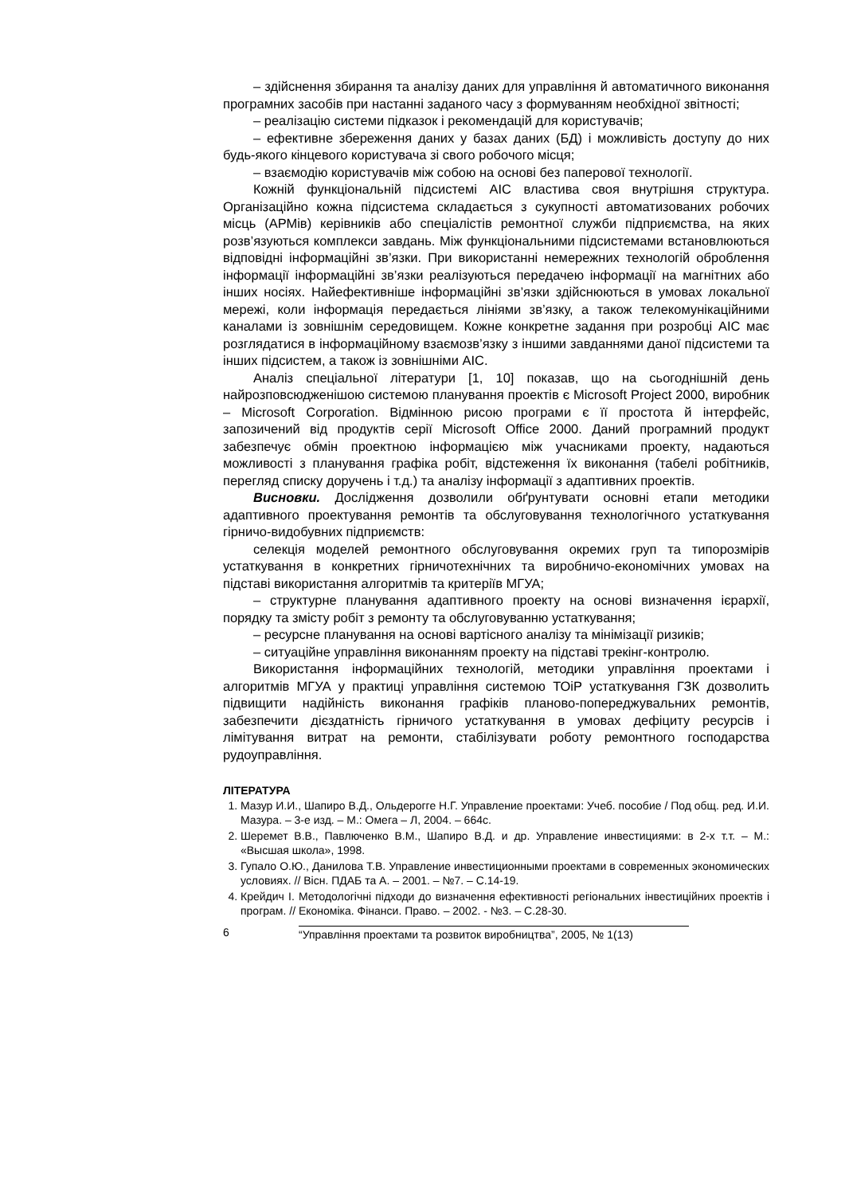– здійснення збирання та аналізу даних для управління й автоматичного виконання програмних засобів при настанні заданого часу з формуванням необхідної звітності;
– реалізацію системи підказок і рекомендацій для користувачів;
– ефективне збереження даних у базах даних (БД) і можливість доступу до них будь-якого кінцевого користувача зі свого робочого місця;
– взаємодію користувачів між собою на основі без паперової технології.
Кожній функціональній підсистемі АІС властива своя внутрішня структура. Організаційно кожна підсистема складається з сукупності автоматизованих робочих місць (АРМів) керівників або спеціалістів ремонтної служби підприємства, на яких розв’язуються комплекси завдань. Між функціональними підсистемами встановлюються відповідні інформаційні зв’язки. При використанні немережних технологій оброблення інформації інформаційні зв’язки реалізуються передачею інформації на магнітних або інших носіях. Найефективніше інформаційні зв’язки здійснюються в умовах локальної мережі, коли інформація передається лініями зв’язку, а також телекомунікаційними каналами із зовнішнім середовищем. Кожне конкретне задання при розробці АІС має розглядатися в інформаційному взаємозв’язку з іншими завданнями даної підсистеми та інших підсистем, а також із зовнішніми АІС.
Аналіз спеціальної літератури [1, 10] показав, що на сьогоднішній день найрозповсюдженішою системою планування проектів є Microsoft Project 2000, виробник – Microsoft Corporation. Відмінною рисою програми є її простота й інтерфейс, запозичений від продуктів серії Microsoft Office 2000. Даний програмний продукт забезпечує обмін проектною інформацією між учасниками проекту, надаються можливості з планування графіка робіт, відстеження їх виконання (табелі робітників, перегляд списку доручень і т.д.) та аналізу інформації з адаптивних проектів.
Висновки. Дослідження дозволили обґрунтувати основні етапи методики адаптивного проектування ремонтів та обслуговування технологічного устаткування гірничо-видобувних підприємств:
селекція моделей ремонтного обслуговування окремих груп та типорозмірів устаткування в конкретних гірничотехнічних та виробничо-економічних умовах на підставі використання алгоритмів та критеріїв МГУА;
– структурне планування адаптивного проекту на основі визначення ієрархії, порядку та змісту робіт з ремонту та обслуговуванню устаткування;
– ресурсне планування на основі вартісного аналізу та мінімізації ризиків;
– ситуаційне управління виконанням проекту на підставі трекінг-контролю.
Використання інформаційних технологій, методики управління проектами і алгоритмів МГУА у практиці управління системою ТОіР устаткування ГЗК дозволить підвищити надійність виконання графіків планово-попереджувальних ремонтів, забезпечити дієздатність гірничого устаткування в умовах дефіциту ресурсів і лімітування витрат на ремонти, стабілізувати роботу ремонтного господарства рудоуправління.
ЛІТЕРАТУРА
1. Мазур И.И., Шапиро В.Д., Ольдерогге Н.Г. Управление проектами: Учеб. пособие / Под общ. ред. И.И. Мазура. – 3-е изд. – М.: Омега – Л, 2004. – 664с.
2. Шеремет В.В., Павлюченко В.М., Шапиро В.Д. и др. Управление инвестициями: в 2-х т.т. – М.: «Высшая школа», 1998.
3. Гупало О.Ю., Данилова Т.В. Управление инвестиционными проектами в современных экономических условиях. // Вісн. ПДАБ та А. – 2001. – №7. – С.14-19.
4. Крейдич І. Методологічні підходи до визначення ефективності регіональних інвестиційних проектів і програм. // Економіка. Фінанси. Право. – 2002. - №3. – С.28-30.
6 “Управління проектами та розвиток виробництва”, 2005, № 1(13)